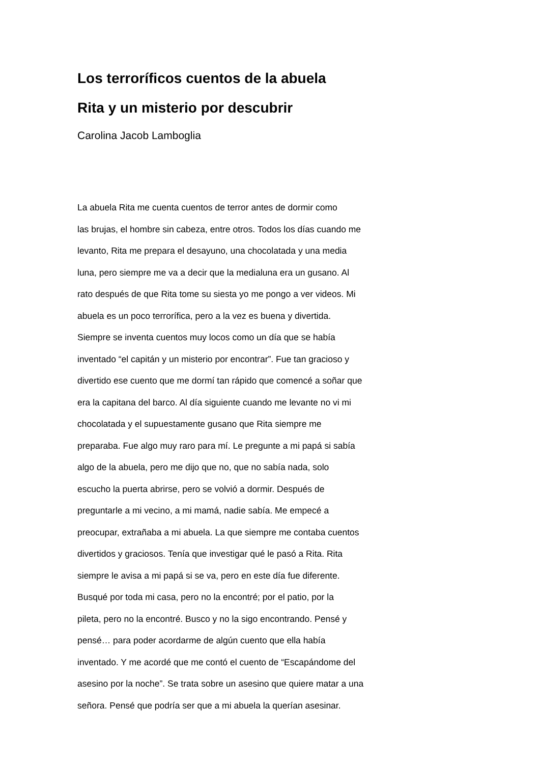Los terroríficos cuentos de la abuela
Rita y un misterio por descubrir
Carolina Jacob Lamboglia
La abuela Rita me cuenta cuentos de terror antes de dormir como
las brujas, el hombre sin cabeza, entre otros. Todos los días cuando me
levanto, Rita me prepara el desayuno, una chocolatada y una media
luna, pero siempre me va a decir que la medialuna era un gusano. Al
rato después de que Rita tome su siesta yo me pongo a ver videos. Mi
abuela es un poco terrorífica, pero a la vez es buena y divertida.
Siempre se inventa cuentos muy locos como un día que se había
inventado “el capitán y un misterio por encontrar”. Fue tan gracioso y
divertido ese cuento que me dormí tan rápido que comencé a soñar que
era la capitana del barco. Al día siguiente cuando me levante no vi mi
chocolatada y el supuestamente gusano que Rita siempre me
preparaba. Fue algo muy raro para mí. Le pregunte a mi papá si sabía
algo de la abuela, pero me dijo que no, que no sabía nada, solo
escucho la puerta abrirse, pero se volvió a dormir. Después de
preguntarle a mi vecino, a mi mamá, nadie sabía. Me empecé a
preocupar, extrañaba a mi abuela. La que siempre me contaba cuentos
divertidos y graciosos. Tenía que investigar qué le pasó a Rita. Rita
siempre le avisa a mi papá si se va, pero en este día fue diferente.
Busqué por toda mi casa, pero no la encontré; por el patio, por la
pileta, pero no la encontré. Busco y no la sigo encontrando. Pensé y
pensé… para poder acordarme de algún cuento que ella había
inventado. Y me acordé que me contó el cuento de “Escapándome del
asesino por la noche”. Se trata sobre un asesino que quiere matar a una
señora. Pensé que podría ser que a mi abuela la querían asesinar.